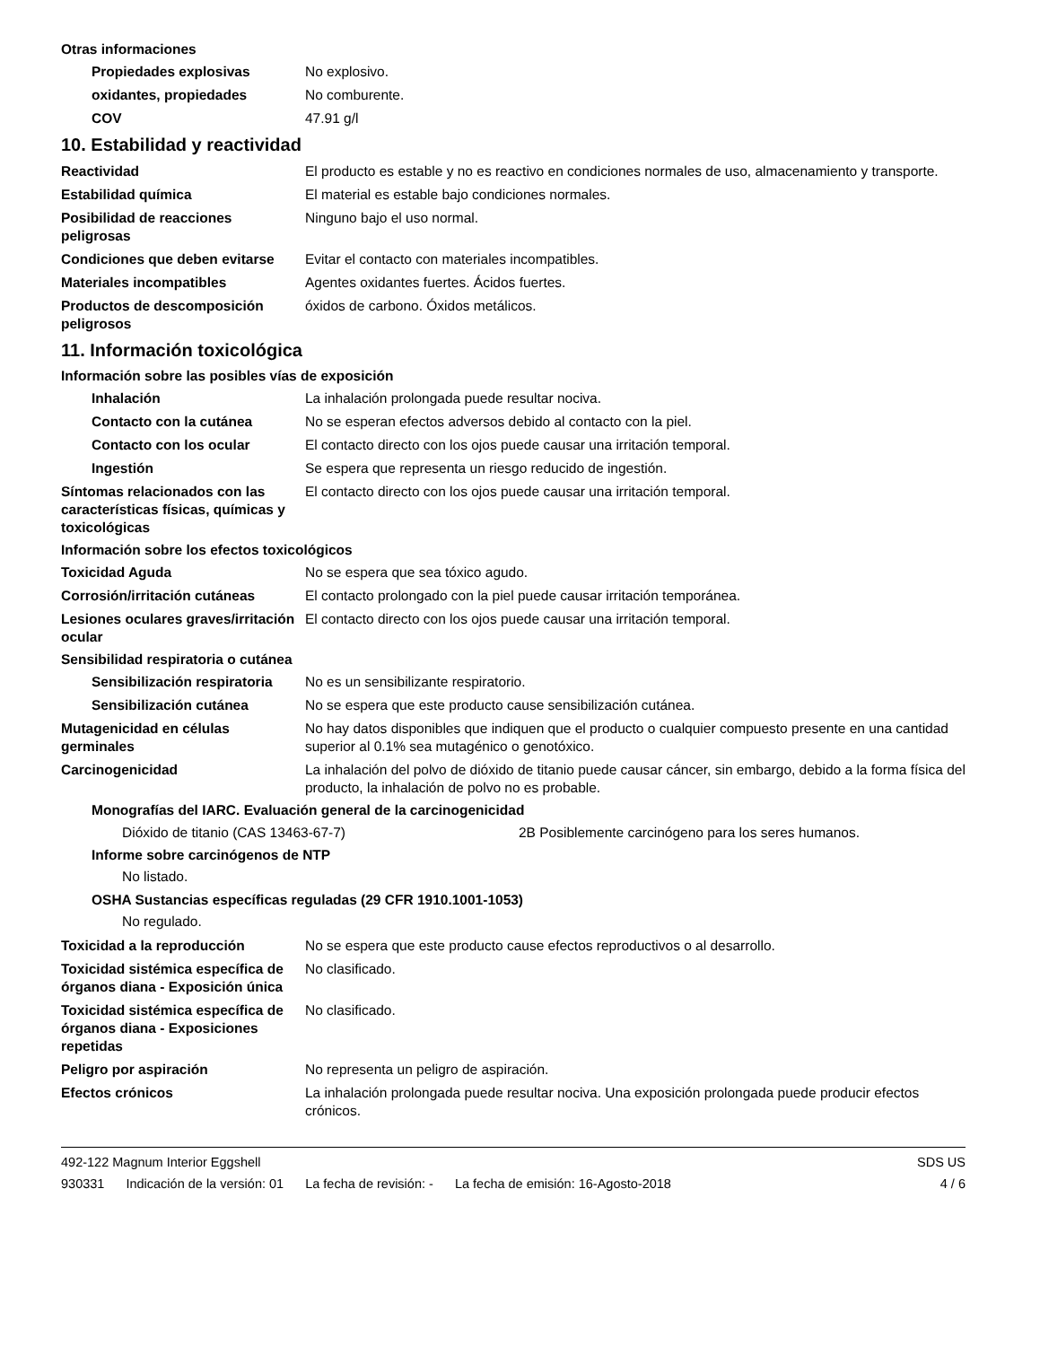Otras informaciones
Propiedades explosivas No explosivo.
oxidantes, propiedades No comburente.
COV 47.91 g/l
10. Estabilidad y reactividad
Reactividad El producto es estable y no es reactivo en condiciones normales de uso, almacenamiento y transporte.
Estabilidad química El material es estable bajo condiciones normales.
Posibilidad de reacciones peligrosas
Ninguno bajo el uso normal.
Condiciones que deben evitarse
Evitar el contacto con materiales incompatibles.
Materiales incompatibles Agentes oxidantes fuertes. Ácidos fuertes.
Productos de descomposición peligrosos
óxidos de carbono. Óxidos metálicos.
11. Información toxicológica
Información sobre las posibles vías de exposición
Inhalación La inhalación prolongada puede resultar nociva.
Contacto con la cutánea No se esperan efectos adversos debido al contacto con la piel.
Contacto con los ocular El contacto directo con los ojos puede causar una irritación temporal.
Ingestión Se espera que representa un riesgo reducido de ingestión.
Síntomas relacionados con las características físicas, químicas y toxicológicas
El contacto directo con los ojos puede causar una irritación temporal.
Información sobre los efectos toxicológicos
Toxicidad Aguda No se espera que sea tóxico agudo.
Corrosión/irritación cutáneas El contacto prolongado con la piel puede causar irritación temporánea.
Lesiones oculares graves/irritación ocular
El contacto directo con los ojos puede causar una irritación temporal.
Sensibilidad respiratoria o cutánea
Sensibilización respiratoria
No es un sensibilizante respiratorio.
Sensibilización cutánea No se espera que este producto cause sensibilización cutánea.
Mutagenicidad en células germinales
No hay datos disponibles que indiquen que el producto o cualquier compuesto presente en una cantidad superior al 0.1% sea mutagénico o genotóxico.
Carcinogenicidad La inhalación del polvo de dióxido de titanio puede causar cáncer, sin embargo, debido a la forma física del producto, la inhalación de polvo no es probable.
Monografías del IARC. Evaluación general de la carcinogenicidad
Dióxido de titanio (CAS 13463-67-7) 2B Posiblemente carcinógeno para los seres humanos.
Informe sobre carcinógenos de NTP
No listado.
OSHA Sustancias específicas reguladas (29 CFR 1910.1001-1053)
No regulado.
Toxicidad a la reproducción No se espera que este producto cause efectos reproductivos o al desarrollo.
Toxicidad sistémica específica de órganos diana - Exposición única
No clasificado.
Toxicidad sistémica específica de órganos diana - Exposiciones repetidas
No clasificado.
Peligro por aspiración No representa un peligro de aspiración.
Efectos crónicos La inhalación prolongada puede resultar nociva. Una exposición prolongada puede producir efectos crónicos.
492-122 Magnum Interior Eggshell
SDS US
930331 Indicación de la versión: 01 La fecha de revisión: - La fecha de emisión: 16-Agosto-2018
4 / 6